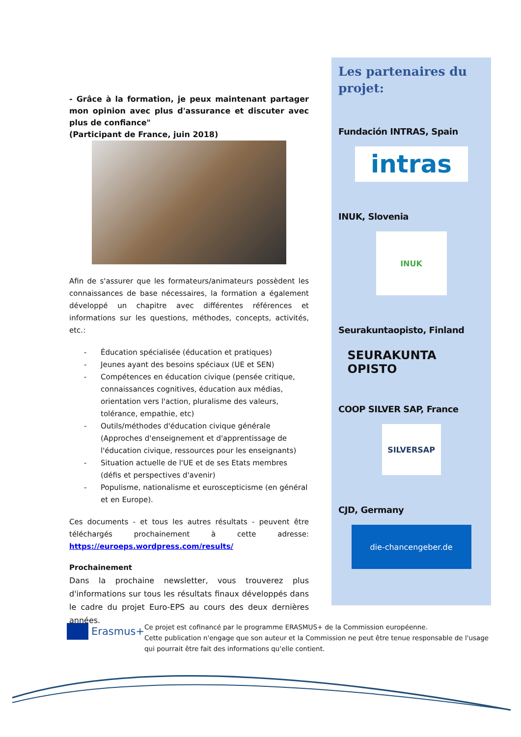- Grâce à la formation, je peux maintenant partager mon opinion avec plus d'assurance et discuter avec plus de confiance"
(Participant de France, juin 2018)
Afin de s'assurer que les formateurs/animateurs possèdent les connaissances de base nécessaires, la formation a également développé un chapitre avec différentes références et informations sur les questions, méthodes, concepts, activités, etc.:
- Éducation spécialisée (éducation et pratiques)
- Jeunes ayant des besoins spéciaux (UE et SEN)
- Compétences en éducation civique (pensée critique, connaissances cognitives, éducation aux médias, orientation vers l'action, pluralisme des valeurs, tolérance, empathie, etc)
- Outils/méthodes d'éducation civique générale (Approches d'enseignement et d'apprentissage de l'éducation civique, ressources pour les enseignants)
- Situation actuelle de l'UE et de ses Etats membres (défis et perspectives d'avenir)
- Populisme, nationalisme et euroscepticisme (en général et en Europe).
Ces documents - et tous les autres résultats - peuvent être téléchargés prochainement à cette adresse: https://euroeps.wordpress.com/results/
Prochainement
Dans la prochaine newsletter, vous trouverez plus d'informations sur tous les résultats finaux développés dans le cadre du projet Euro-EPS au cours des deux dernières années.
Les partenaires du projet:
Fundación INTRAS, Spain
intras
INUK, Slovenia
INUK
Seurakuntaopisto, Finland
SEURAKUNTA OPISTO
COOP SILVER SAP, France
SILVERSAP
CJD, Germany
die-chancengeber.de
Erasmus+
Ce projet est cofinancé par le programme ERASMUS+ de la Commission européenne.
Cette publication n'engage que son auteur et la Commission ne peut être tenue responsable de l'usage qui pourrait être fait des informations qu'elle contient.